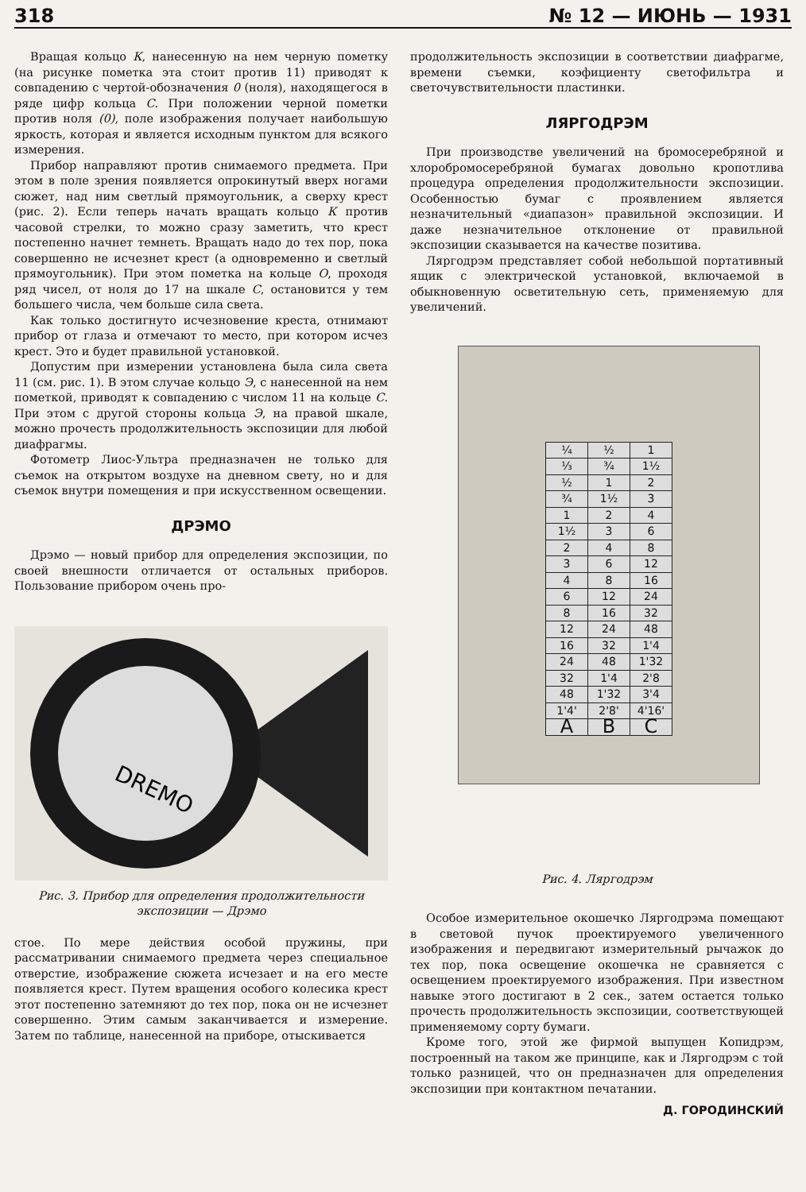318 № 12 — ИЮНЬ — 1931
Вращая кольцо К, нанесенную на нем черную пометку (на рисунке пометка эта стоит против 11) приводят к совпадению с чертой-обозначения 0 (ноля), находящегося в ряде цифр кольца С. При положении черной пометки против ноля (0), поле изображения получает наибольшую яркость, которая и является исходным пунктом для всякого измерения.
Прибор направляют против снимаемого предмета. При этом в поле зрения появляется опрокинутый вверх ногами сюжет, над ним светлый прямоугольник, а сверху крест (рис. 2). Если теперь начать вращать кольцо К против часовой стрелки, то можно сразу заметить, что крест постепенно начнет темнеть. Вращать надо до тех пор, пока совершенно не исчезнет крест (а одновременно и светлый прямоугольник). При этом пометка на кольце О, проходя ряд чисел, от ноля до 17 на шкале С, остановится у тем большего числа, чем больше сила света.
Как только достигнуто исчезновение креста, отнимают прибор от глаза и отмечают то место, при котором исчез крест. Это и будет правильной установкой.
Допустим при измерении установлена была сила света 11 (см. рис. 1). В этом случае кольцо Э, с нанесенной на нем пометкой, приводят к совпадению с числом 11 на кольце С. При этом с другой стороны кольца Э, на правой шкале, можно прочесть продолжительность экспозиции для любой диафрагмы.
Фотометр Лиос-Ультра предназначен не только для съемок на открытом воздухе на дневном свету, но и для съемок внутри помещения и при искусственном освещении.
ДРЭМО
Дрэмо — новый прибор для определения экспозиции, по своей внешности отличается от остальных приборов. Пользование прибором очень про-
DREMO
Рис. 3. Прибор для определения продолжительности экспозиции — Дрэмо
стое. По мере действия особой пружины, при рассматривании снимаемого предмета через специальное отверстие, изображение сюжета исчезает и на его месте появляется крест. Путем вращения особого колесика крест этот постепенно затемняют до тех пор, пока он не исчезнет совершенно. Этим самым заканчивается и измерение. Затем по таблице, нанесенной на приборе, отыскивается
продолжительность экспозиции в соответствии диафрагме, времени съемки, коэфициенту светофильтра и светочувствительности пластинки.
ЛЯРГОДРЭМ
При производстве увеличений на бромосеребряной и хлоробромосеребряной бумагах довольно кропотлива процедура определения продолжительности экспозиции. Особенностью бумаг с проявлением является незначительный «диапазон» правильной экспозиции. И даже незначительное отклонение от правильной экспозиции сказывается на качестве позитива.
Ляргодрэм представляет собой небольшой портативный ящик с электрической установкой, включаемой в обыкновенную осветительную сеть, применяемую для увеличений.
| ¼ | ½ | 1 |
| ⅓ | ¾ | 1½ |
| ½ | 1 | 2 |
| ¾ | 1½ | 3 |
| 1 | 2 | 4 |
| 1½ | 3 | 6 |
| 2 | 4 | 8 |
| 3 | 6 | 12 |
| 4 | 8 | 16 |
| 6 | 12 | 24 |
| 8 | 16 | 32 |
| 12 | 24 | 48 |
| 16 | 32 | 1'4 |
| 24 | 48 | 1'32 |
| 32 | 1'4 | 2'8 |
| 48 | 1'32 | 3'4 |
| 1'4' | 2'8' | 4'16' |
| A | B | C |
Рис. 4. Ляргодрэм
Особое измерительное окошечко Ляргодрэма помещают в световой пучок проектируемого увеличенного изображения и передвигают измерительный рычажок до тех пор, пока освещение окошечка не сравняется с освещением проектируемого изображения. При известном навыке этого достигают в 2 сек., затем остается только прочесть продолжительность экспозиции, соответствующей применяемому сорту бумаги.
Кроме того, этой же фирмой выпущен Копидрэм, построенный на таком же принципе, как и Ляргодрэм с той только разницей, что он предназначен для определения экспозиции при контактном печатании.
Д. ГОРОДИНСКИЙ